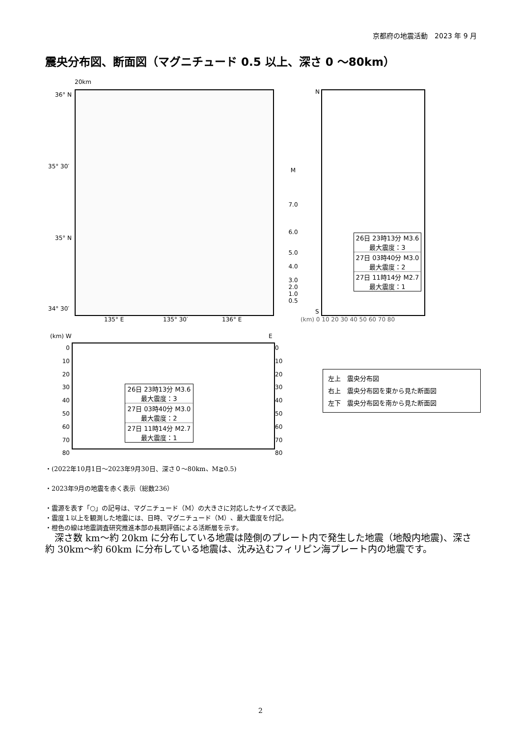京都府の地震活動　2023 年 9 月
震央分布図、断面図（マグニチュード 0.5 以上、深さ 0 ～80km）
20km
36° N
35° 30′
35° N
34° 30′
135° E 135° 30′ 136° E
M
7.0
6.0
5.0
4.0
3.0
2.0
1.0
0.5
N
S
(km) 0 10 20 30 40 50 60 70 80
26日 23時13分 M3.6
最大震度：3
27日 03時40分 M3.0
最大震度：2
27日 11時14分 M2.7
最大震度：1
(km) W E
0
10
20
30
40
50
60
70
80
0
10
20
30
40
50
60
70
80
26日 23時13分 M3.6
最大震度：3
27日 03時40分 M3.0
最大震度：2
27日 11時14分 M2.7
最大震度：1
左上　震央分布図
右上　震央分布図を東から見た断面図
左下　震央分布図を南から見た断面図
・(2022年10月1日～2023年9月30日、深さ０～80km、M≧0.5)
・2023年9月の地震を赤く表示（総数236）
・震源を表す「○」の記号は、マグニチュード（M）の大きさに対応したサイズで表記。
・震度１以上を観測した地震には、日時、マグニチュード（M）、最大震度を付記。
・橙色の線は地震調査研究推進本部の長期評価による活断層を示す。
　深さ数 km～約 20km に分布している地震は陸側のプレート内で発生した地震（地殻内地震)、深さ約 30km～約 60km に分布している地震は、沈み込むフィリピン海プレート内の地震です。
2